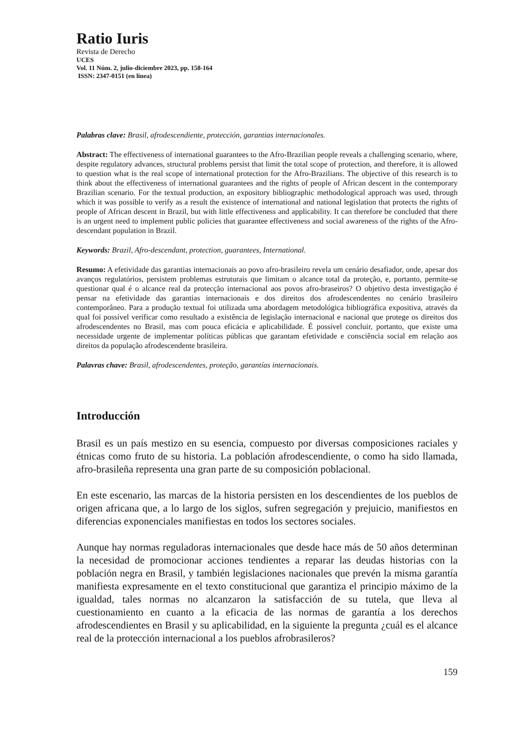Ratio Iuris
Revista de Derecho
UCES
Vol. 11 Núm. 2, julio-diciembre 2023, pp. 158-164
ISSN: 2347-0151 (en línea)
Palabras clave: Brasil, afrodescendiente, protección, garantias internacionales.
Abstract: The effectiveness of international guarantees to the Afro-Brazilian people reveals a challenging scenario, where, despite regulatory advances, structural problems persist that limit the total scope of protection, and therefore, it is allowed to question what is the real scope of international protection for the Afro-Brazilians. The objective of this research is to think about the effectiveness of international guarantees and the rights of people of African descent in the contemporary Brazilian scenario. For the textual production, an expository bibliographic methodological approach was used, through which it was possible to verify as a result the existence of international and national legislation that protects the rights of people of African descent in Brazil, but with little effectiveness and applicability. It can therefore be concluded that there is an urgent need to implement public policies that guarantee effectiveness and social awareness of the rights of the Afro-descendant population in Brazil.
Keywords: Brazil, Afro-descendant, protection, guarantees, International.
Resumo: A efetividade das garantias internacionais ao povo afro-brasileiro revela um cenário desafiador, onde, apesar dos avanços regulatórios, persistem problemas estruturais que limitam o alcance total da proteção, e, portanto, permite-se questionar qual é o alcance real da protecção internacional aos povos afro-braseiros? O objetivo desta investigação é pensar na efetividade das garantias internacionais e dos direitos dos afrodescendentes no cenário brasileiro contemporâneo. Para a produção textual foi utilizada uma abordagem metodológica bibliográfica expositiva, através da qual foi possível verificar como resultado a existência de legislação internacional e nacional que protege os direitos dos afrodescendentes no Brasil, mas com pouca eficácia e aplicabilidade. É possível concluir, portanto, que existe uma necessidade urgente de implementar políticas públicas que garantam efetividade e consciência social em relação aos direitos da população afrodescendente brasileira.
Palavras chave: Brasil, afrodescendentes, proteção, garantías internacionais.
Introducción
Brasil es un país mestizo en su esencia, compuesto por diversas composiciones raciales y étnicas como fruto de su historia. La población afrodescendiente, o como ha sido llamada, afro-brasileña representa una gran parte de su composición poblacional.
En este escenario, las marcas de la historia persisten en los descendientes de los pueblos de origen africana que, a lo largo de los siglos, sufren segregación y prejuicio, manifiestos en diferencias exponenciales manifiestas en todos los sectores sociales.
Aunque hay normas reguladoras internacionales que desde hace más de 50 años determinan la necesidad de promocionar acciones tendientes a reparar las deudas historias con la población negra en Brasil, y también legislaciones nacionales que prevén la misma garantía manifiesta expresamente en el texto constitucional que garantiza el principio máximo de la igualdad, tales normas no alcanzaron la satisfacción de su tutela, que lleva al cuestionamiento en cuanto a la eficacia de las normas de garantía a los derechos afrodescendientes en Brasil y su aplicabilidad, en la siguiente la pregunta ¿cuál es el alcance real de la protección internacional a los pueblos afrobrasileros?
159